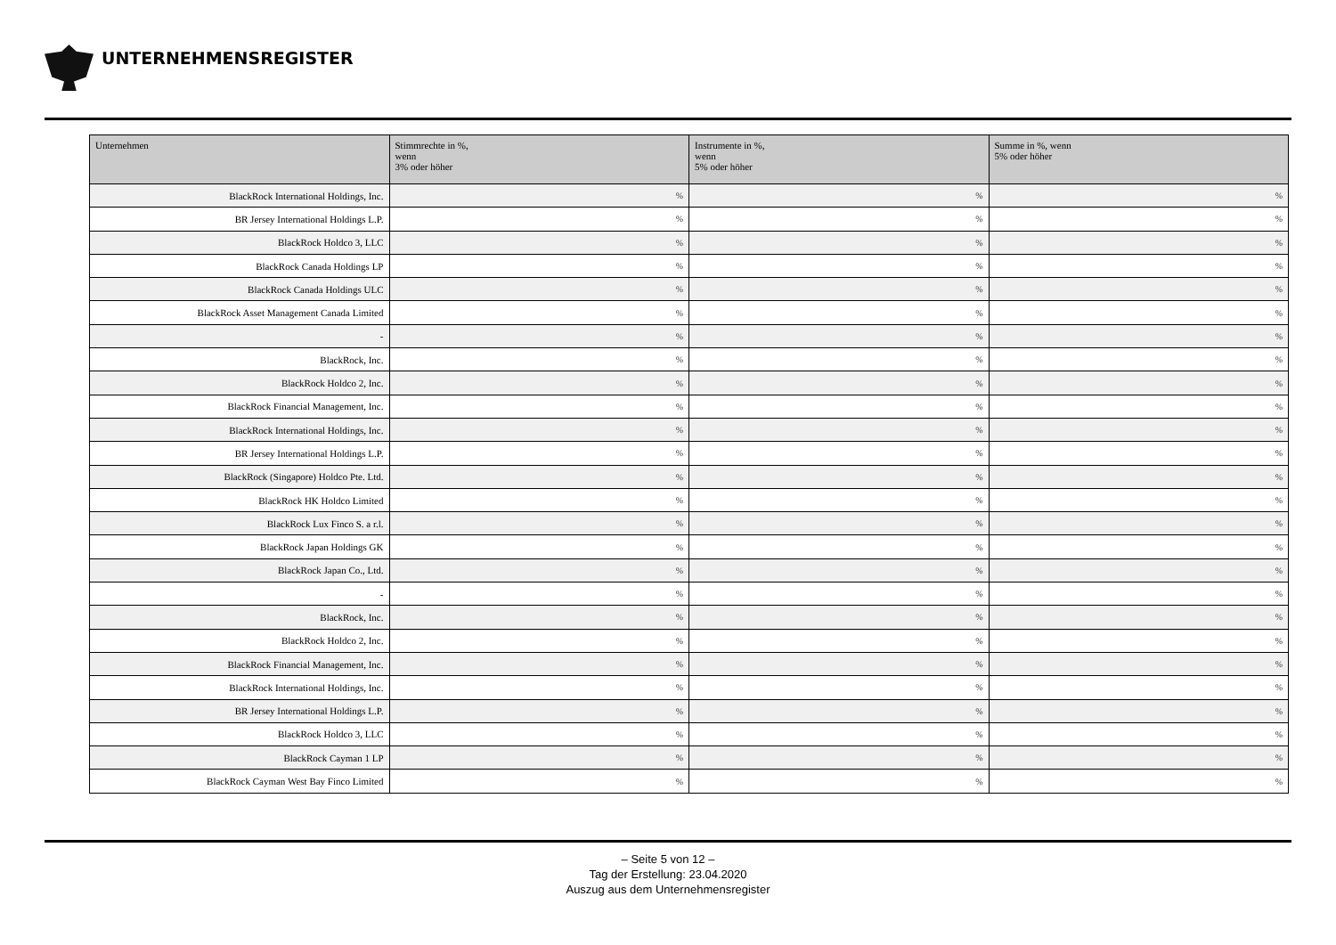UNTERNEHMENSREGISTER
| Unternehmen | Stimmrechte in %, wenn 3% oder höher | Instrumente in %, wenn 5% oder höher | Summe in %, wenn 5% oder höher |
| --- | --- | --- | --- |
| BlackRock International Holdings, Inc. | % | % | % |
| BR Jersey International Holdings L.P. | % | % | % |
| BlackRock Holdco 3, LLC | % | % | % |
| BlackRock Canada Holdings LP | % | % | % |
| BlackRock Canada Holdings ULC | % | % | % |
| BlackRock Asset Management Canada Limited | % | % | % |
| - | % | % | % |
| BlackRock, Inc. | % | % | % |
| BlackRock Holdco 2, Inc. | % | % | % |
| BlackRock Financial Management, Inc. | % | % | % |
| BlackRock International Holdings, Inc. | % | % | % |
| BR Jersey International Holdings L.P. | % | % | % |
| BlackRock (Singapore) Holdco Pte. Ltd. | % | % | % |
| BlackRock HK Holdco Limited | % | % | % |
| BlackRock Lux Finco S. a r.l. | % | % | % |
| BlackRock Japan Holdings GK | % | % | % |
| BlackRock Japan Co., Ltd. | % | % | % |
| - | % | % | % |
| BlackRock, Inc. | % | % | % |
| BlackRock Holdco 2, Inc. | % | % | % |
| BlackRock Financial Management, Inc. | % | % | % |
| BlackRock International Holdings, Inc. | % | % | % |
| BR Jersey International Holdings L.P. | % | % | % |
| BlackRock Holdco 3, LLC | % | % | % |
| BlackRock Cayman 1 LP | % | % | % |
| BlackRock Cayman West Bay Finco Limited | % | % | % |
– Seite 5 von 12 –
Tag der Erstellung: 23.04.2020
Auszug aus dem Unternehmensregister